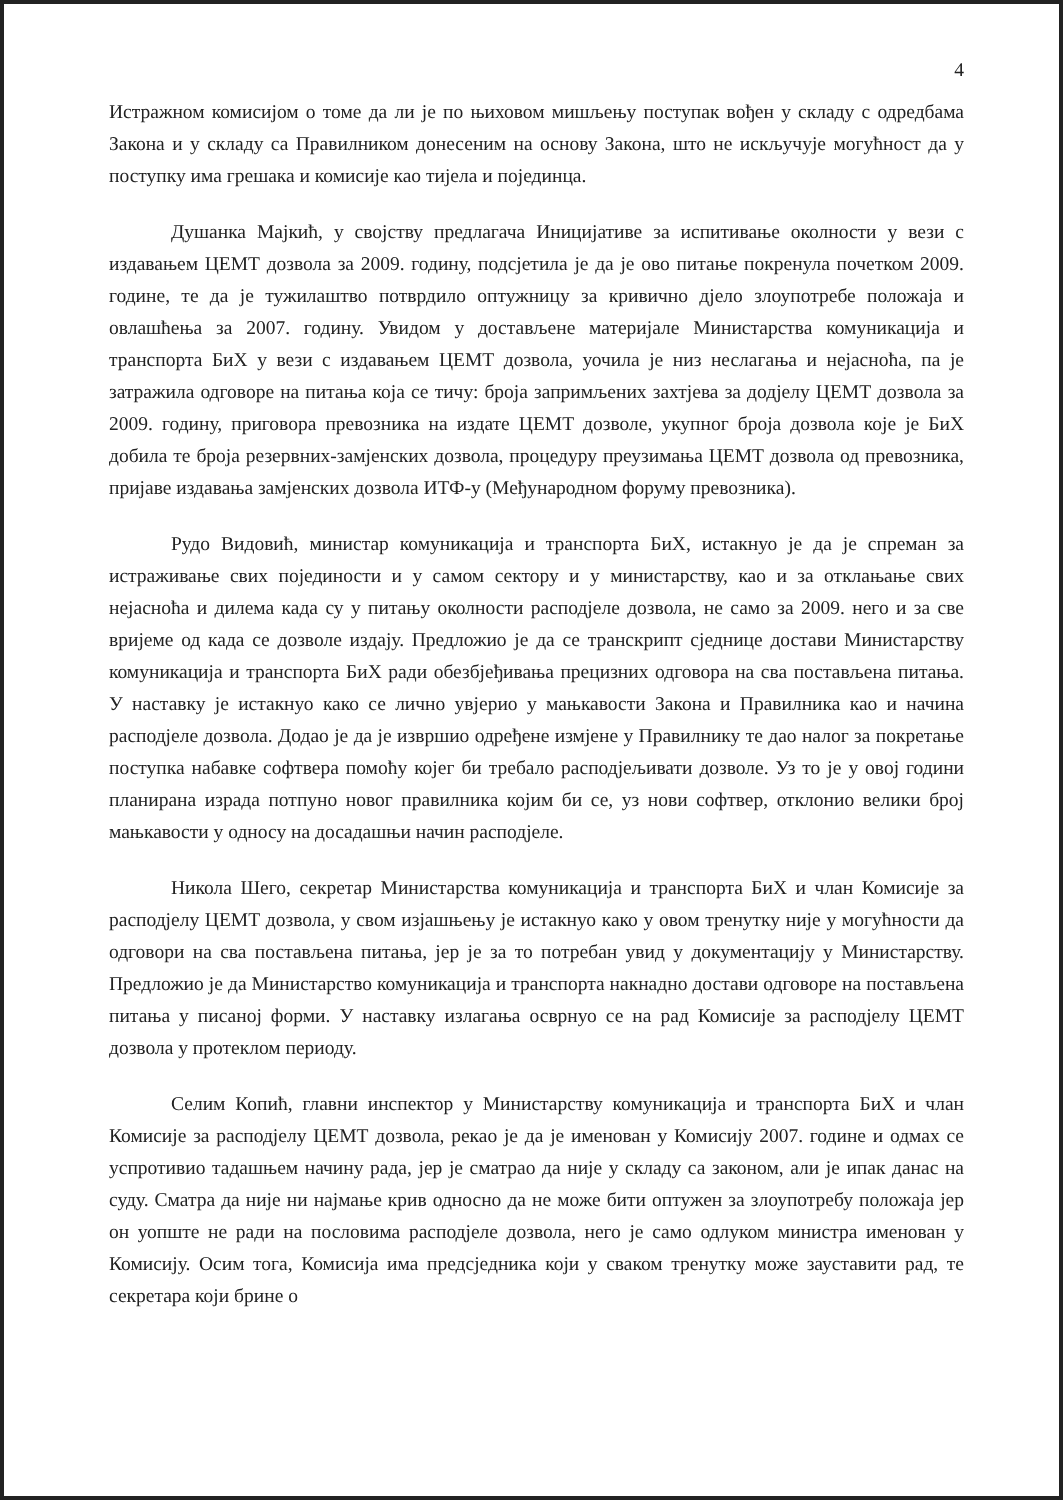4
Истражном комисијом о томе да ли је по њиховом мишљењу поступак вођен у складу с одредбама Закона и у складу са Правилником донесеним на основу Закона, што не искључује могућност да у поступку има грешака и комисије као тијела и појединца.
Душанка Мајкић, у својству предлагача Иницијативе за испитивање околности у вези с издавањем ЦЕМТ дозвола за 2009. годину, подсјетила је да је ово питање покренула почетком 2009. године, те да је тужилаштво потврдило оптужницу за кривично дјело злоупотребе положаја и овлашћења за 2007. годину. Увидом у достављене материјале Министарства комуникација и транспорта БиХ у вези с издавањем ЦЕМТ дозвола, уочила је низ неслагања и нејасноћа, па је затражила одговоре на питања која се тичу: броја запримљених захтјева за додјелу ЦЕМТ дозвола за 2009. годину, приговора превозника на издате ЦЕМТ дозволе, укупног броја дозвола које је БиХ добила те броја резервних-замјенских дозвола, процедуру преузимања ЦЕМТ дозвола од превозника, пријаве издавања замјенских дозвола ИТФ-у (Међународном форуму превозника).
Рудо Видовић, министар комуникација и транспорта БиХ, истакнуо је да је спреман за истраживање свих појединости и у самом сектору и у министарству, као и за отклањање свих нејасноћа и дилема када су у питању околности расподјеле дозвола, не само за 2009. него и за све вријеме од када се дозволе издају. Предложио је да се транскрипт сједнице достави Министарству комуникација и транспорта БиХ ради обезбјеђивања прецизних одговора на сва постављена питања. У наставку је истакнуо како се лично увјерио у мањкавости Закона и Правилника као и начина расподјеле дозвола. Додао је да је извршио одређене измјене у Правилнику те дао налог за покретање поступка набавке софтвера помоћу којег би требало расподјељивати дозволе. Уз то је у овој години планирана израда потпуно новог правилника којим би се, уз нови софтвер, отклонио велики број мањкавости у односу на досадашњи начин расподјеле.
Никола Шего, секретар Министарства комуникација и транспорта БиХ и члан Комисије за расподјелу ЦЕМТ дозвола, у свом изјашњењу је истакнуо како у овом тренутку није у могућности да одговори на сва постављена питања, јер је за то потребан увид у документацију у Министарству. Предложио је да Министарство комуникација и транспорта накнадно достави одговоре на постављена питања у писаној форми. У наставку излагања осврнуо се на рад Комисије за расподјелу ЦЕМТ дозвола у протеклом периоду.
Селим Копић, главни инспектор у Министарству комуникација и транспорта БиХ и члан Комисије за расподјелу ЦЕМТ дозвола, рекао је да је именован у Комисију 2007. године и одмах се успротивио тадашњем начину рада, јер је сматрао да није у складу са законом, али је ипак данас на суду. Сматра да није ни најмање крив односно да не може бити оптужен за злоупотребу положаја јер он уопште не ради на пословима расподјеле дозвола, него је само одлуком министра именован у Комисију. Осим тога, Комисија има предсједника који у сваком тренутку може зауставити рад, те секретара који брине о